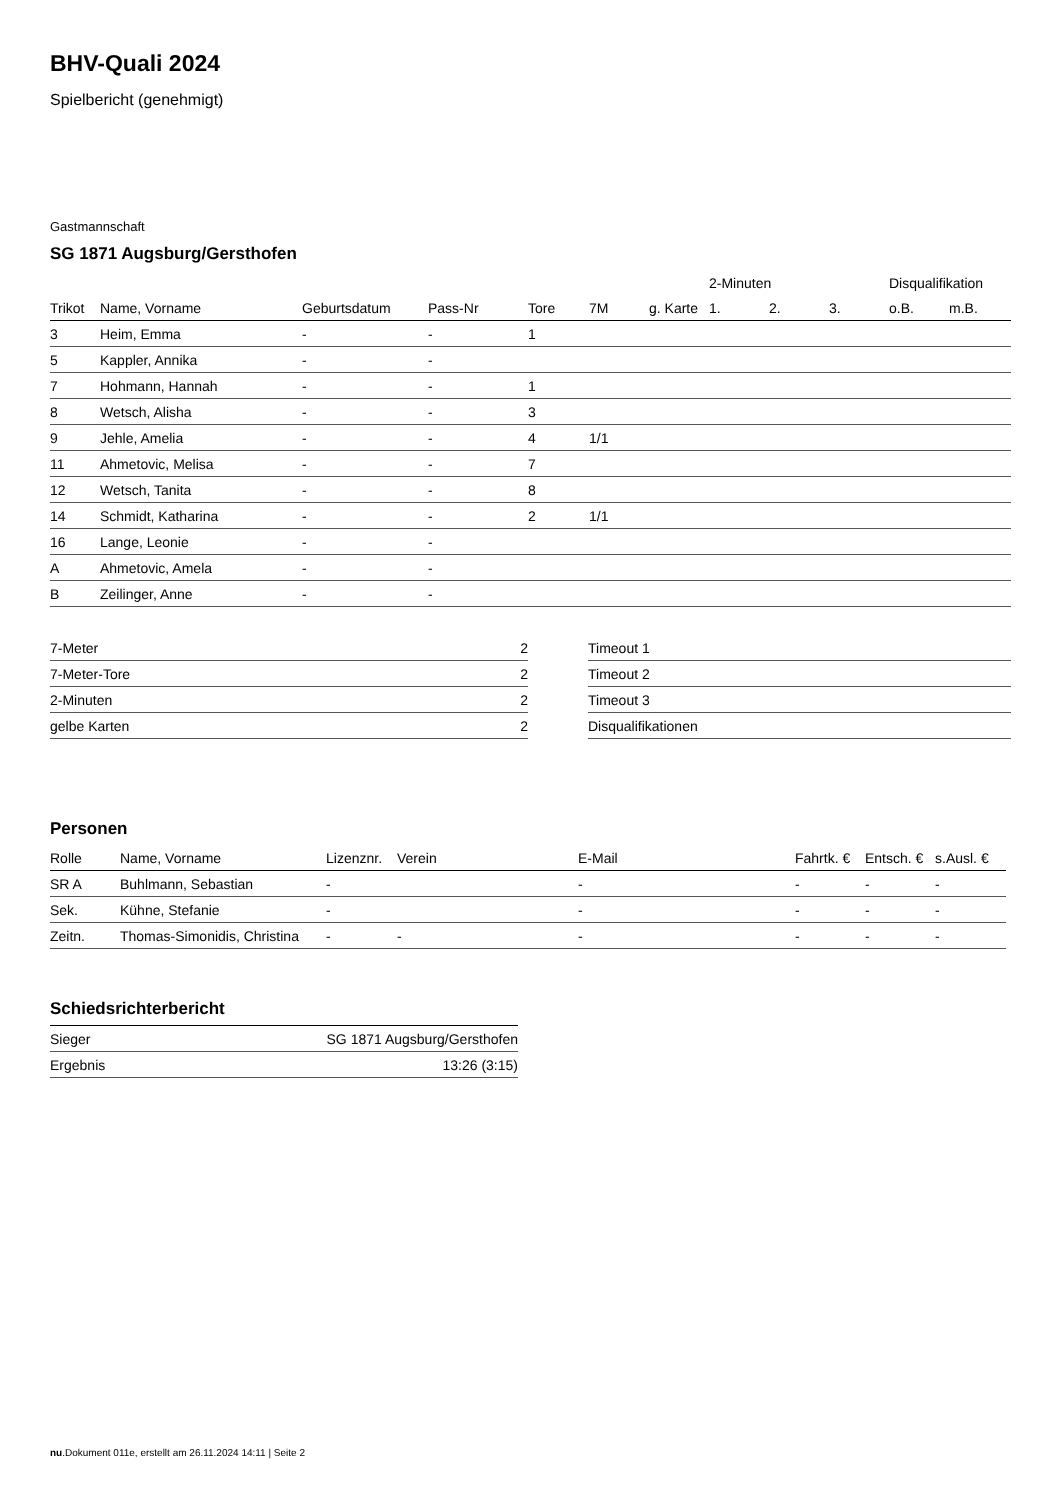BHV-Quali 2024
Spielbericht (genehmigt)
Gastmannschaft
SG 1871 Augsburg/Gersthofen
| | | | | | | | 2-Minuten | | | Disqualifikation | |
| --- | --- | --- | --- | --- | --- | --- | --- | --- | --- | --- | --- |
| Trikot | Name, Vorname | Geburtsdatum | Pass-Nr | Tore | 7M | g. Karte | 1. | 2. | 3. | o.B. | m.B. |
| 3 | Heim, Emma | - | - | 1 | | | | | | | |
| 5 | Kappler, Annika | - | - | | | | | | | | |
| 7 | Hohmann, Hannah | - | - | 1 | | | | | | | |
| 8 | Wetsch, Alisha | - | - | 3 | | | | | | | |
| 9 | Jehle, Amelia | - | - | 4 | 1/1 | | | | | | |
| 11 | Ahmetovic, Melisa | - | - | 7 | | | | | | | |
| 12 | Wetsch, Tanita | - | - | 8 | | | | | | | |
| 14 | Schmidt, Katharina | - | - | 2 | 1/1 | | | | | | |
| 16 | Lange, Leonie | - | - | | | | | | | | |
| A | Ahmetovic, Amela | - | - | | | | | | | | |
| B | Zeilinger, Anne | - | - | | | | | | | | |
| 7-Meter | 2 |
| 7-Meter-Tore | 2 |
| 2-Minuten | 2 |
| gelbe Karten | 2 |
| Timeout 1 |
| Timeout 2 |
| Timeout 3 |
| Disqualifikationen |
Personen
| Rolle | Name, Vorname | Lizenznr. | Verein | E-Mail | Fahrtk. € | Entsch. € | s.Ausl. € |
| --- | --- | --- | --- | --- | --- | --- | --- |
| SR A | Buhlmann, Sebastian | - | | - | - | - | - |
| Sek. | Kühne, Stefanie | - | | - | - | - | - |
| Zeitn. | Thomas-Simonidis, Christina | - | - | - | - | - | - |
Schiedsrichterbericht
| Sieger | SG 1871 Augsburg/Gersthofen |
| Ergebnis | 13:26 (3:15) |
nu.Dokument 011e, erstellt am 26.11.2024 14:11 | Seite 2